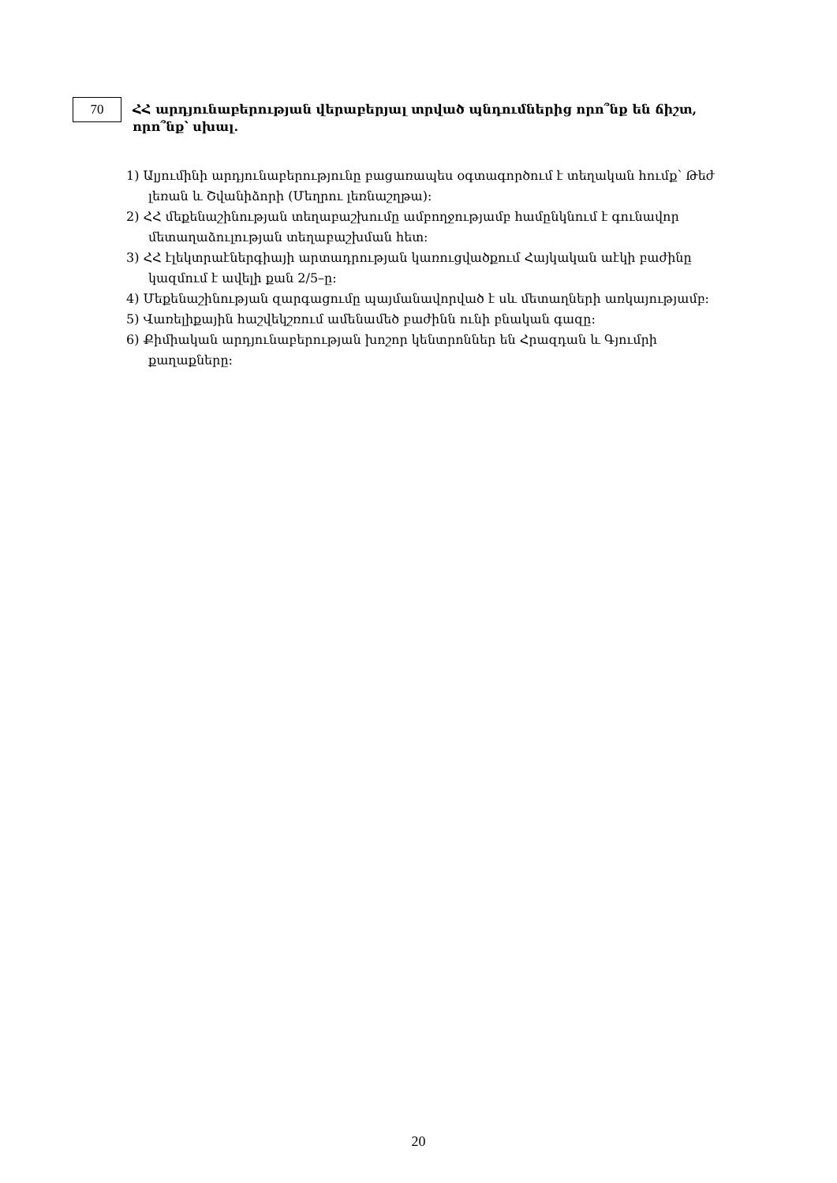70
ՀՀ արդյունաբերության վերաբերյալ տրված պնդումներից որո՞նք են ճիշտ, որո՞նք՝ սխալ.
1) Ալյումինի արդյունաբերությունը բացառապես օգտագործում է տեղական հումք՝ Թեժ լեռան և Շվանիձորի (Մեղրու լեռնաշղթա):
2) ՀՀ մեքենաշինության տեղաբաշխումը ամբողջությամբ համընկնում է գունավոր մետաղաձուլության տեղաբաշխման հետ:
3) ՀՀ էլեկտրաէներգիայի արտադրության կառուցվածքում Հայկական աէկի բաժինը կազմում է ավելի քան 2/5–ը:
4) Մեքենաշինության զարգացումը պայմանավորված է սև մետաղների առկայությամբ:
5) Վառելիքային հաշվեկշռում ամենամեծ բաժինն ունի բնական գազը:
6) Քիմիական արդյունաբերության խոշոր կենտրոններ են Հրազդան և Գյումրի քաղաքները:
20